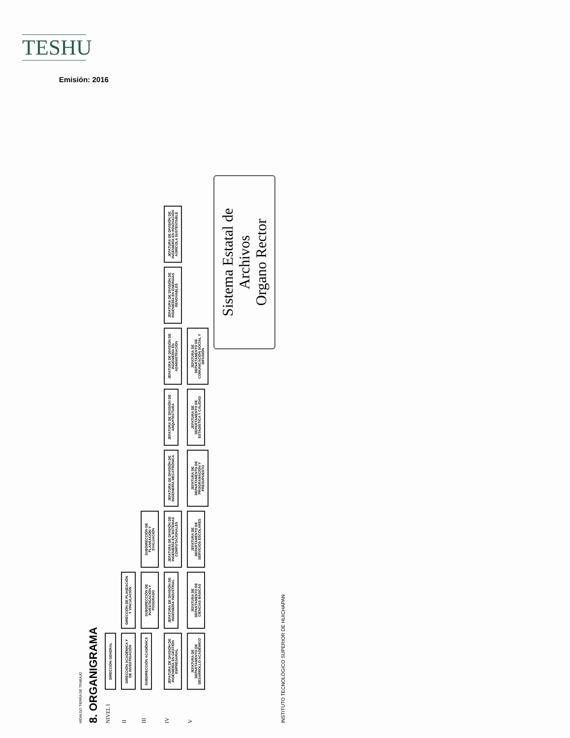TESHU
Emisión: 2016
HIDALGO TIERRA DE TRABAJO
8. ORGANIGRAMA
NIVEL I
DIRECCIÓN GENERAL
II
DIRECCIÓN ACADÉMICA Y DE INVESTIGACIÓN
DIRECCIÓN DE PLANEACIÓN Y VINCULACIÓN
III
SUBDIRECCIÓN ACADÉMICA
SUBDIRECCIÓN DE INVESTIGACIÓN Y POSGRADO
SUBDIRECCIÓN DE PLANEACIÓN Y EVALUACIÓN
IV
JEFATURA DE DIVISIÓN DE INGENIERÍA EN GESTIÓN EMPRESARIAL
JEFATURA DE DIVISIÓN DE INGENIERÍA INDUSTRIAL
JEFATURA DE DIVISIÓN DE INGENIERÍA EN SISTEMAS COMPUTACIONALES
JEFATURA DE DIVISIÓN DE INGENIERÍA MECATRÓNICA
JEFATURA DE DIVISIÓN DE ARQUITECTURA
JEFATURA DE DIVISIÓN DE INGENIERÍA EN ADMINISTRACIÓN
JEFATURA DE DIVISIÓN DE INGENIERÍA EN ENERGÍAS RENOVABLES
JEFATURA DE DIVISIÓN DE INGENIERÍA EN INNOVACIÓN AGRÍCOLA SUSTENTABLE
V
JEFATURA DE DEPARTAMENTO DE DESARROLLO ACADÉMICO
JEFATURA DE DEPARTAMENTO DE CIENCIAS BÁSICAS
JEFATURA DE DEPARTAMENTO DE SERVICIOS ESCOLARES
JEFATURA DE DEPARTAMENTO DE PROGRAMACIÓN Y PRESUPUESTO
JEFATURA DE DEPARTAMENTO DE ESTADÍSTICA Y CALIDAD
JEFATURA DE DEPARTAMENTO DE COMUNICACIÓN SOCIAL Y DIFUSIÓN
Sistema Estatal de Archivos
Organo Rector
INSTITUTO TECNOLÓGICO SUPERIOR DE HUICHAPAN